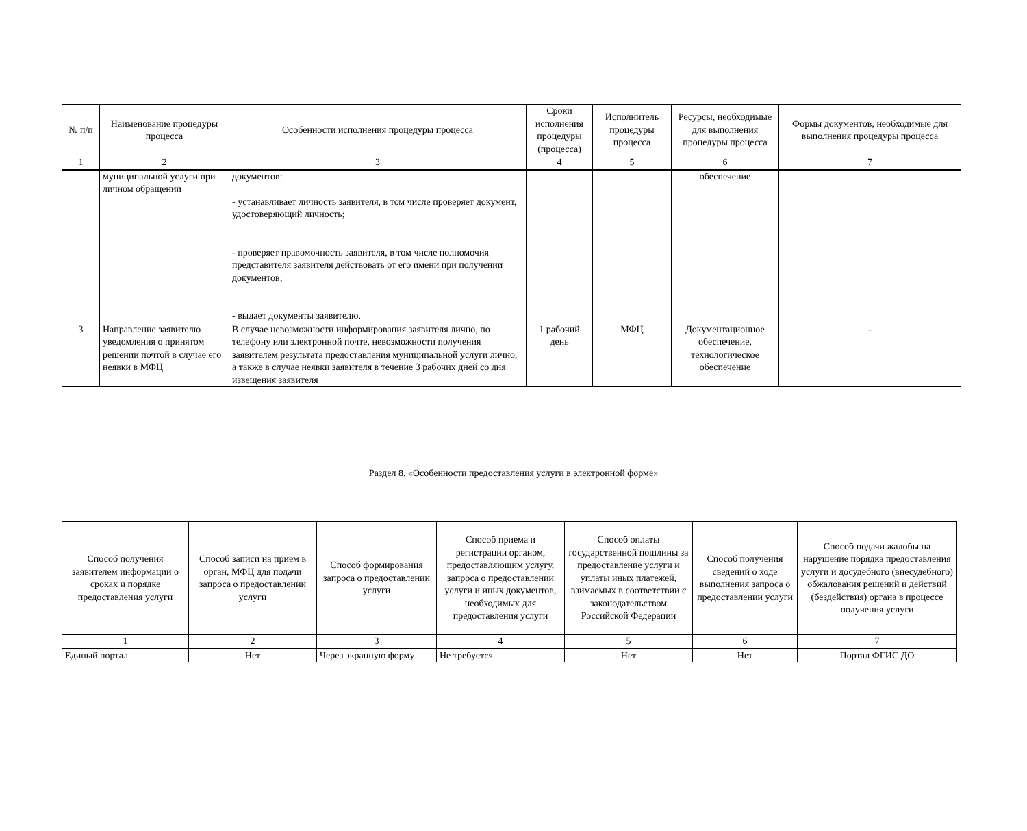| № п/п | Наименование процедуры процесса | Особенности исполнения процедуры процесса | Сроки исполнения процедуры (процесса) | Исполнитель процедуры процесса | Ресурсы, необходимые для выполнения процедуры процесса | Формы документов, необходимые для выполнения процедуры процесса |
| --- | --- | --- | --- | --- | --- | --- |
| 1 | 2 | 3 | 4 | 5 | 6 | 7 |
| | муниципальной услуги при личном обращении | документов: - устанавливает личность заявителя, в том числе проверяет документ, удостоверяющий личность; - проверяет правомочность заявителя, в том числе полномочия представителя заявителя действовать от его имени при получении документов; - выдает документы заявителю. | | | обеспечение | |
| 3 | Направление заявителю уведомления о принятом решении почтой в случае его неявки в МФЦ | В случае невозможности информирования заявителя лично, по телефону или электронной почте, невозможности получения заявителем результата предоставления муниципальной услуги лично, а также в случае неявки заявителя в течение 3 рабочих дней со дня извещения заявителя | 1 рабочий день | МФЦ | Документационное обеспечение, технологическое обеспечение | - |
Раздел 8. «Особенности предоставления услуги в электронной форме»
| Способ получения заявителем информации о сроках и порядке предоставления услуги | Способ записи на прием в орган, МФЦ для подачи запроса о предоставлении услуги | Способ формирования запроса о предоставлении услуги | Способ приема и регистрации органом, предоставляющим услугу, запроса о предоставлении услуги и иных документов, необходимых для предоставления услуги | Способ оплаты государственной пошлины за предоставление услуги и уплаты иных платежей, взимаемых в соответствии с законодательством Российской Федерации | Способ получения сведений о ходе выполнения запроса о предоставлении услуги | Способ подачи жалобы на нарушение порядка предоставления услуги и досудебного (внесудебного) обжалования решений и действий (бездействия) органа в процессе получения услуги |
| --- | --- | --- | --- | --- | --- | --- |
| 1 | 2 | 3 | 4 | 5 | 6 | 7 |
| Единый портал | Нет | Через экранную форму | Не требуется | Нет | Нет | Портал ФГИС ДО |